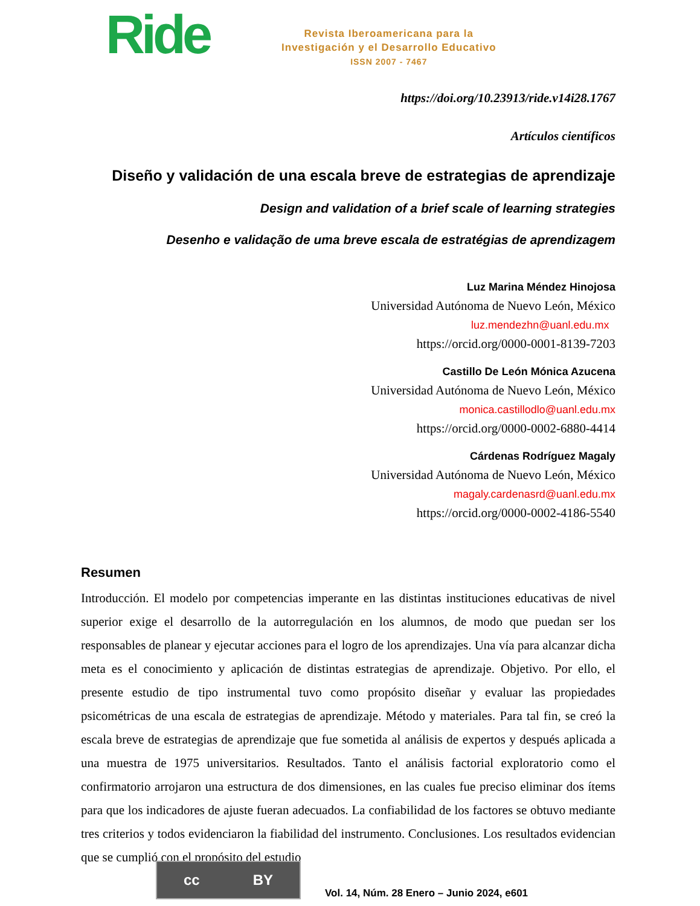Ride
Revista Iberoamericana para la
Investigación y el Desarrollo Educativo
ISSN 2007 - 7467
https://doi.org/10.23913/ride.v14i28.1767
Artículos científicos
Diseño y validación de una escala breve de estrategias de aprendizaje
Design and validation of a brief scale of learning strategies
Desenho e validação de uma breve escala de estratégias de aprendizagem
Luz Marina Méndez Hinojosa
Universidad Autónoma de Nuevo León, México
luz.mendezhn@uanl.edu.mx
https://orcid.org/0000-0001-8139-7203
Castillo De León Mónica Azucena
Universidad Autónoma de Nuevo León, México
monica.castillodlo@uanl.edu.mx
https://orcid.org/0000-0002-6880-4414
Cárdenas Rodríguez Magaly
Universidad Autónoma de Nuevo León, México
magaly.cardenasrd@uanl.edu.mx
https://orcid.org/0000-0002-4186-5540
Resumen
Introducción. El modelo por competencias imperante en las distintas instituciones educativas de nivel superior exige el desarrollo de la autorregulación en los alumnos, de modo que puedan ser los responsables de planear y ejecutar acciones para el logro de los aprendizajes. Una vía para alcanzar dicha meta es el conocimiento y aplicación de distintas estrategias de aprendizaje. Objetivo. Por ello, el presente estudio de tipo instrumental tuvo como propósito diseñar y evaluar las propiedades psicométricas de una escala de estrategias de aprendizaje. Método y materiales. Para tal fin, se creó la escala breve de estrategias de aprendizaje que fue sometida al análisis de expertos y después aplicada a una muestra de 1975 universitarios. Resultados. Tanto el análisis factorial exploratorio como el confirmatorio arrojaron una estructura de dos dimensiones, en las cuales fue preciso eliminar dos ítems para que los indicadores de ajuste fueran adecuados. La confiabilidad de los factores se obtuvo mediante tres criterios y todos evidenciaron la fiabilidad del instrumento. Conclusiones. Los resultados evidencian que se cumplió con el propósito del estudio
cc BY
Vol. 14, Núm. 28 Enero – Junio 2024, e601